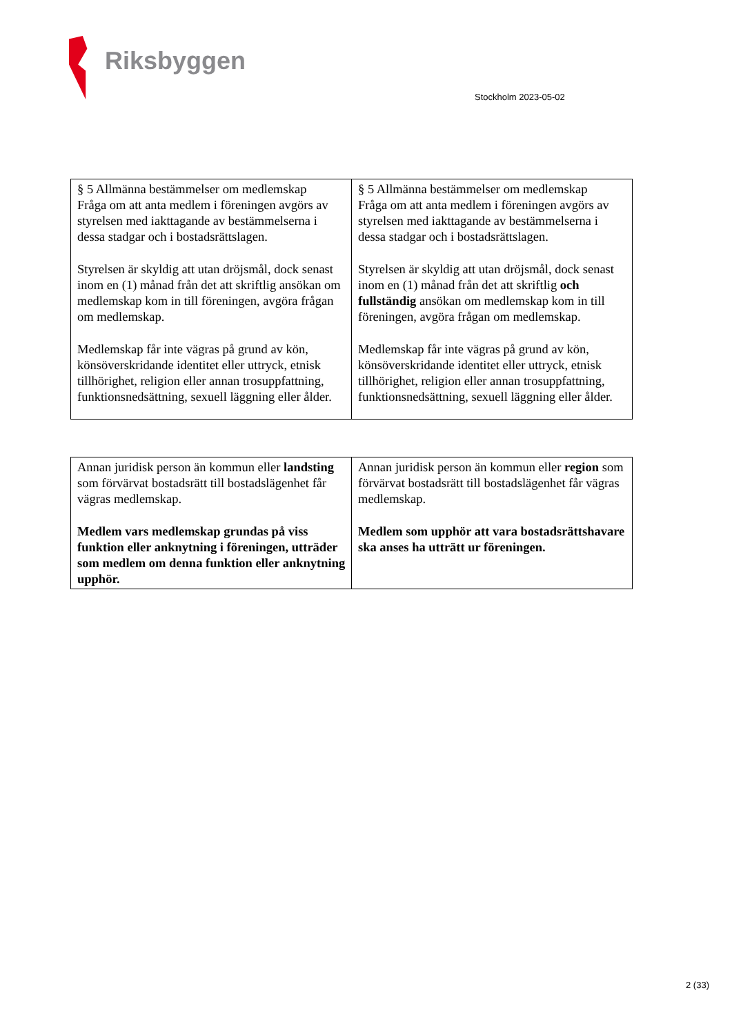Riksbyggen
Stockholm 2023-05-02
| § 5 Allmänna bestämmelser om medlemskap Fråga om att anta medlem i föreningen avgörs av styrelsen med iakttagande av bestämmelserna i dessa stadgar och i bostadsrättslagen. Styrelsen är skyldig att utan dröjsmål, dock senast inom en (1) månad från det att skriftlig ansökan om medlemskap kom in till föreningen, avgöra frågan om medlemskap. Medlemskap får inte vägras på grund av kön, könsöverskridande identitet eller uttryck, etnisk tillhörighet, religion eller annan trosuppfattning, funktionsnedsättning, sexuell läggning eller ålder. | § 5 Allmänna bestämmelser om medlemskap Fråga om att anta medlem i föreningen avgörs av styrelsen med iakttagande av bestämmelserna i dessa stadgar och i bostadsrättslagen. Styrelsen är skyldig att utan dröjsmål, dock senast inom en (1) månad från det att skriftlig och fullständig ansökan om medlemskap kom in till föreningen, avgöra frågan om medlemskap. Medlemskap får inte vägras på grund av kön, könsöverskridande identitet eller uttryck, etnisk tillhörighet, religion eller annan trosuppfattning, funktionsnedsättning, sexuell läggning eller ålder. |
| Annan juridisk person än kommun eller landsting som förvärvat bostadsrätt till bostadslägenhet får vägras medlemskap. Medlem vars medlemskap grundas på viss funktion eller anknytning i föreningen, utträder som medlem om denna funktion eller anknytning upphör. | Annan juridisk person än kommun eller region som förvärvat bostadsrätt till bostadslägenhet får vägras medlemskap. Medlem som upphör att vara bostadsrättshavare ska anses ha utträtt ur föreningen. |
2 (33)